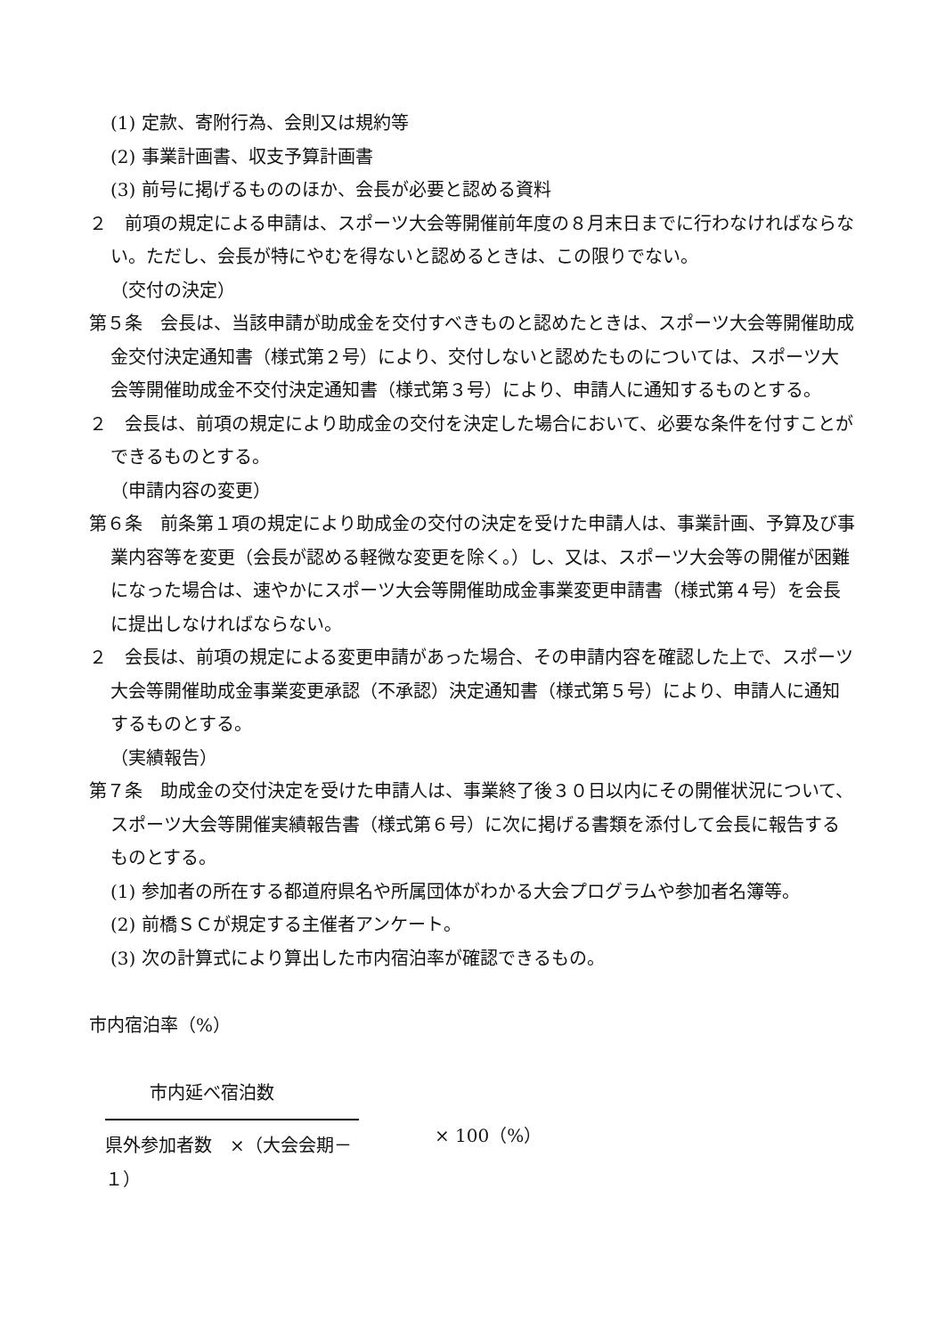(1) 定款、寄附行為、会則又は規約等
(2) 事業計画書、収支予算計画書
(3) 前号に掲げるもののほか、会長が必要と認める資料
２　前項の規定による申請は、スポーツ大会等開催前年度の８月末日までに行わなければならない。ただし、会長が特にやむを得ないと認めるときは、この限りでない。
（交付の決定）
第５条　会長は、当該申請が助成金を交付すべきものと認めたときは、スポーツ大会等開催助成金交付決定通知書（様式第２号）により、交付しないと認めたものについては、スポーツ大会等開催助成金不交付決定通知書（様式第３号）により、申請人に通知するものとする。
２　会長は、前項の規定により助成金の交付を決定した場合において、必要な条件を付すことができるものとする。
（申請内容の変更）
第６条　前条第１項の規定により助成金の交付の決定を受けた申請人は、事業計画、予算及び事業内容等を変更（会長が認める軽微な変更を除く。）し、又は、スポーツ大会等の開催が困難になった場合は、速やかにスポーツ大会等開催助成金事業変更申請書（様式第４号）を会長に提出しなければならない。
２　会長は、前項の規定による変更申請があった場合、その申請内容を確認した上で、スポーツ大会等開催助成金事業変更承認（不承認）決定通知書（様式第５号）により、申請人に通知するものとする。
（実績報告）
第７条　助成金の交付決定を受けた申請人は、事業終了後３０日以内にその開催状況について、スポーツ大会等開催実績報告書（様式第６号）に次に掲げる書類を添付して会長に報告するものとする。
(1) 参加者の所在する都道府県名や所属団体がわかる大会プログラムや参加者名簿等。
(2) 前橋ＳＣが規定する主催者アンケート。
(3) 次の計算式により算出した市内宿泊率が確認できるもの。
市内宿泊率（%）
市内延べ宿泊数
県外参加者数　×（大会会期－１）
× 100（%）